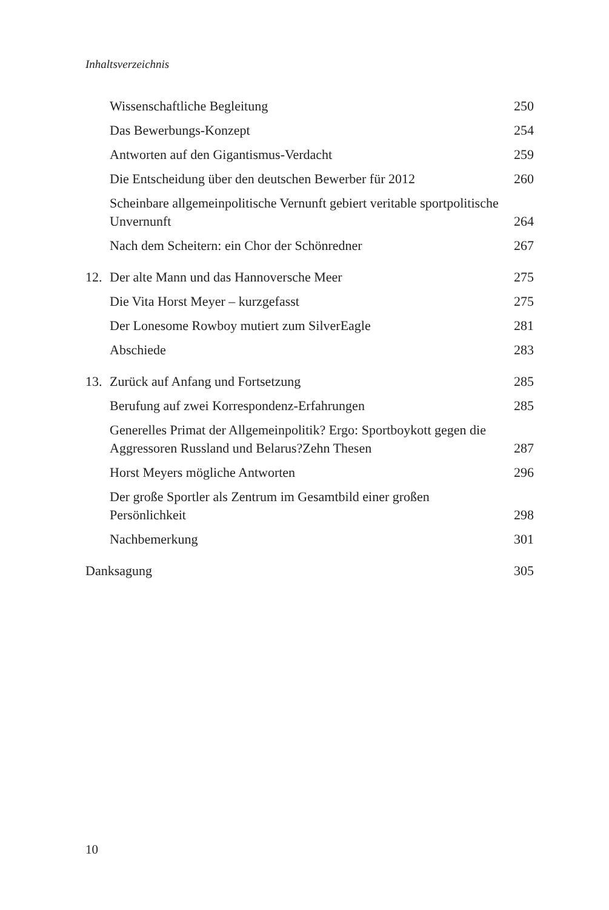Inhaltsverzeichnis
Wissenschaftliche Begleitung 250
Das Bewerbungs-Konzept 254
Antworten auf den Gigantismus-Verdacht 259
Die Entscheidung über den deutschen Bewerber für 2012 260
Scheinbare allgemeinpolitische Vernunft gebiert veritable sportpolitische Unvernunft 264
Nach dem Scheitern: ein Chor der Schönredner 267
12. Der alte Mann und das Hannoversche Meer 275
Die Vita Horst Meyer – kurzgefasst 275
Der Lonesome Rowboy mutiert zum SilverEagle 281
Abschiede 283
13. Zurück auf Anfang und Fortsetzung 285
Berufung auf zwei Korrespondenz-Erfahrungen 285
Generelles Primat der Allgemeinpolitik? Ergo: Sportboykott gegen die Aggressoren Russland und Belarus?Zehn Thesen 287
Horst Meyers mögliche Antworten 296
Der große Sportler als Zentrum im Gesamtbild einer großen Persönlichkeit 298
Nachbemerkung 301
Danksagung 305
10